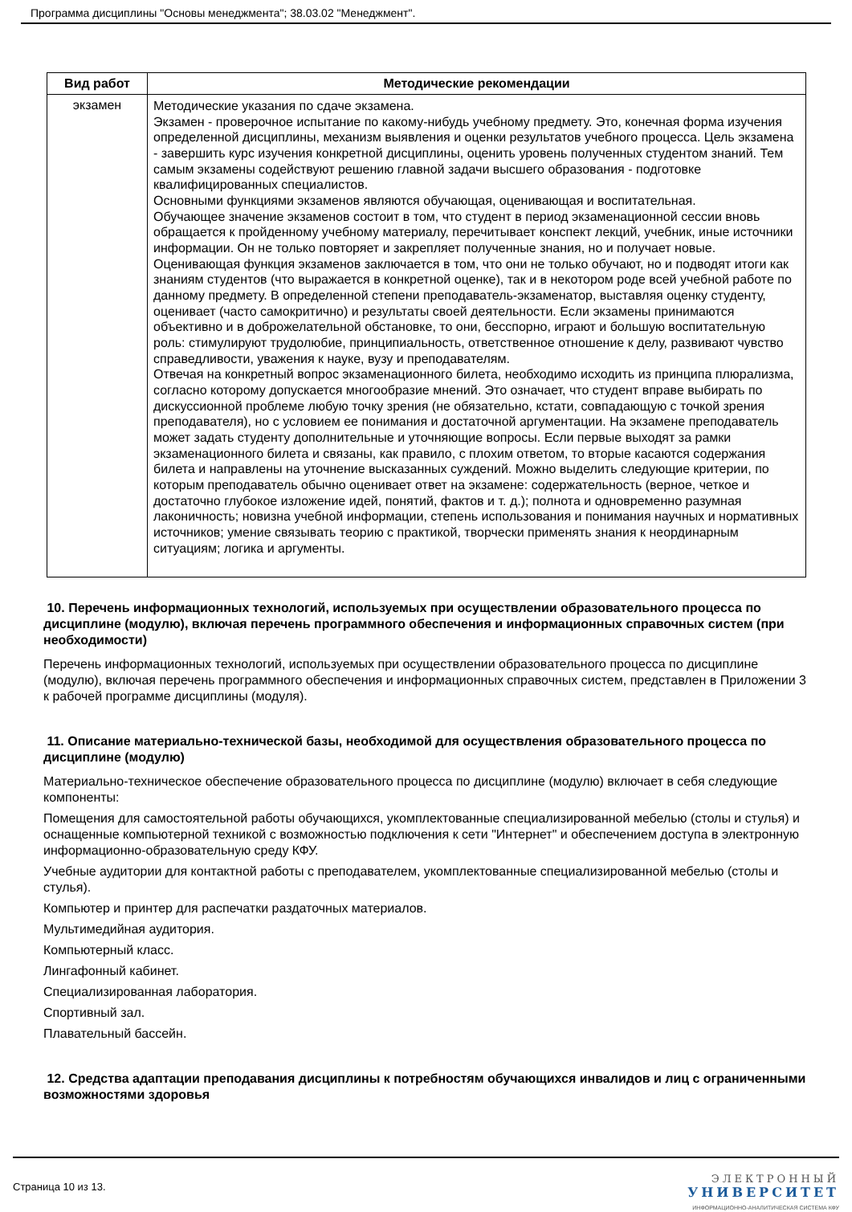Программа дисциплины "Основы менеджмента"; 38.03.02 "Менеджмент".
| Вид работ | Методические рекомендации |
| --- | --- |
| экзамен | Методические указания по сдаче экзамена. Экзамен - проверочное испытание по какому-нибудь учебному предмету. Это, конечная форма изучения определенной дисциплины, механизм выявления и оценки результатов учебного процесса. Цель экзамена - завершить курс изучения конкретной дисциплины, оценить уровень полученных студентом знаний. Тем самым экзамены содействуют решению главной задачи высшего образования - подготовке квалифицированных специалистов. Основными функциями экзаменов являются обучающая, оценивающая и воспитательная. Обучающее значение экзаменов состоит в том, что студент в период экзаменационной сессии вновь обращается к пройденному учебному материалу, перечитывает конспект лекций, учебник, иные источники информации. Он не только повторяет и закрепляет полученные знания, но и получает новые. Оценивающая функция экзаменов заключается в том, что они не только обучают, но и подводят итоги как знаниям студентов (что выражается в конкретной оценке), так и в некотором роде всей учебной работе по данному предмету. В определенной степени преподаватель-экзаменатор, выставляя оценку студенту, оценивает (часто самокритично) и результаты своей деятельности. Если экзамены принимаются объективно и в доброжелательной обстановке, то они, бесспорно, играют и большую воспитательную роль: стимулируют трудолюбие, принципиальность, ответственное отношение к делу, развивают чувство справедливости, уважения к науке, вузу и преподавателям. Отвечая на конкретный вопрос экзаменационного билета, необходимо исходить из принципа плюрализма, согласно которому допускается многообразие мнений. Это означает, что студент вправе выбирать по дискуссионной проблеме любую точку зрения (не обязательно, кстати, совпадающую с точкой зрения преподавателя), но с условием ее понимания и достаточной аргументации. На экзамене преподаватель может задать студенту дополнительные и уточняющие вопросы. Если первые выходят за рамки экзаменационного билета и связаны, как правило, с плохим ответом, то вторые касаются содержания билета и направлены на уточнение высказанных суждений. Можно выделить следующие критерии, по которым преподаватель обычно оценивает ответ на экзамене: содержательность (верное, четкое и достаточно глубокое изложение идей, понятий, фактов и т. д.); полнота и одновременно разумная лаконичность; новизна учебной информации, степень использования и понимания научных и нормативных источников; умение связывать теорию с практикой, творчески применять знания к неординарным ситуациям; логика и аргументы. |
10. Перечень информационных технологий, используемых при осуществлении образовательного процесса по дисциплине (модулю), включая перечень программного обеспечения и информационных справочных систем (при необходимости)
Перечень информационных технологий, используемых при осуществлении образовательного процесса по дисциплине (модулю), включая перечень программного обеспечения и информационных справочных систем, представлен в Приложении 3 к рабочей программе дисциплины (модуля).
11. Описание материально-технической базы, необходимой для осуществления образовательного процесса по дисциплине (модулю)
Материально-техническое обеспечение образовательного процесса по дисциплине (модулю) включает в себя следующие компоненты:
Помещения для самостоятельной работы обучающихся, укомплектованные специализированной мебелью (столы и стулья) и оснащенные компьютерной техникой с возможностью подключения к сети "Интернет" и обеспечением доступа в электронную информационно-образовательную среду КФУ.
Учебные аудитории для контактной работы с преподавателем, укомплектованные специализированной мебелью (столы и стулья).
Компьютер и принтер для распечатки раздаточных материалов.
Мультимедийная аудитория.
Компьютерный класс.
Лингафонный кабинет.
Специализированная лаборатория.
Спортивный зал.
Плавательный бассейн.
12. Средства адаптации преподавания дисциплины к потребностям обучающихся инвалидов и лиц с ограниченными возможностями здоровья
Страница 10 из 13.
ЭЛЕКТРОННЫЙ
УНИВЕРСИТЕТ
ИНФОРМАЦИОННО-АНАЛИТИЧЕСКАЯ СИСТЕМА КФУ